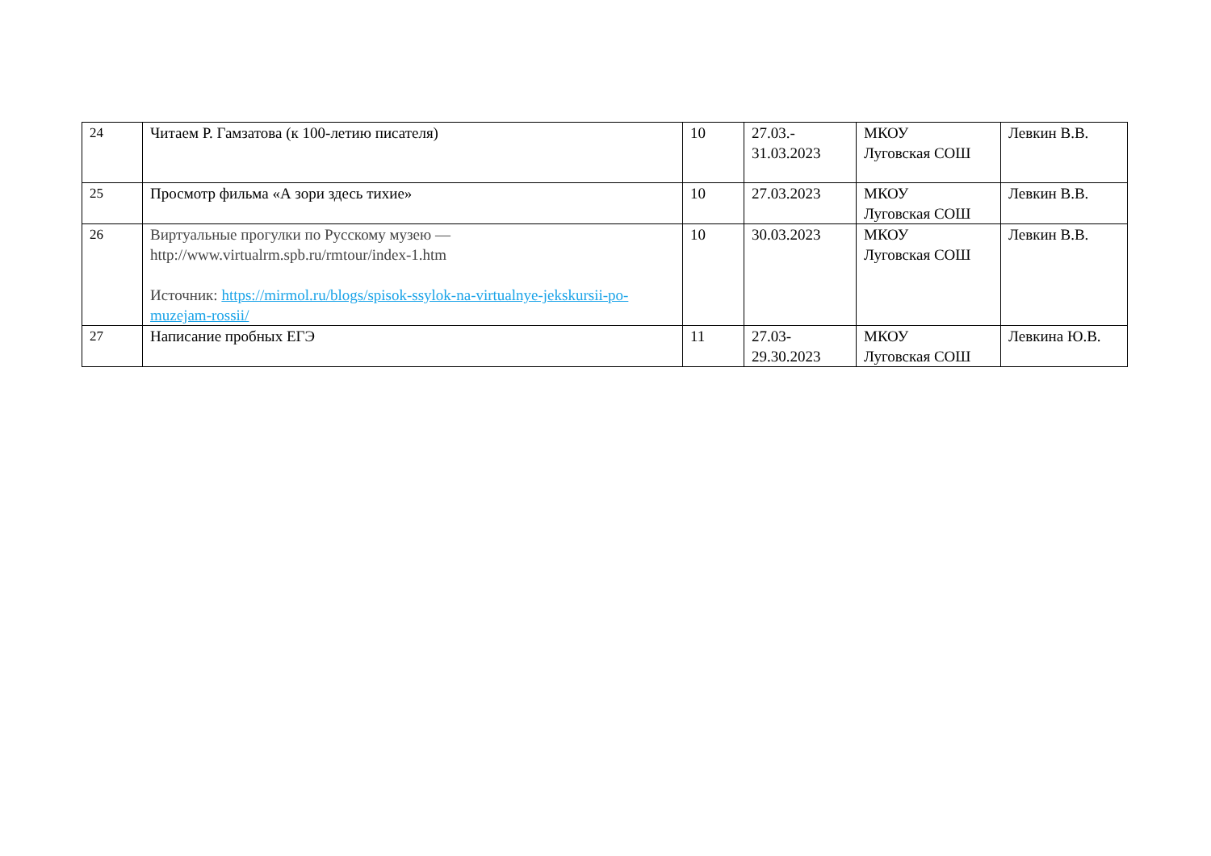| 24 | Читаем Р. Гамзатова (к 100-летию писателя) | 10 | 27.03.- 31.03.2023 | МКОУ Луговская СОШ | Левкин В.В. |
| 25 | Просмотр фильма «А зори здесь тихие» | 10 | 27.03.2023 | МКОУ Луговская СОШ | Левкин В.В. |
| 26 | Виртуальные прогулки по Русскому музею — http://www.virtualrm.spb.ru/rmtour/index-1.htm Источник: https://mirmol.ru/blogs/spisok-ssylok-na-virtualnye-jekskursii-po-muzejam-rossii/ | 10 | 30.03.2023 | МКОУ Луговская СОШ | Левкин В.В. |
| 27 | Написание пробных ЕГЭ | 11 | 27.03- 29.30.2023 | МКОУ Луговская СОШ | Левкина Ю.В. |